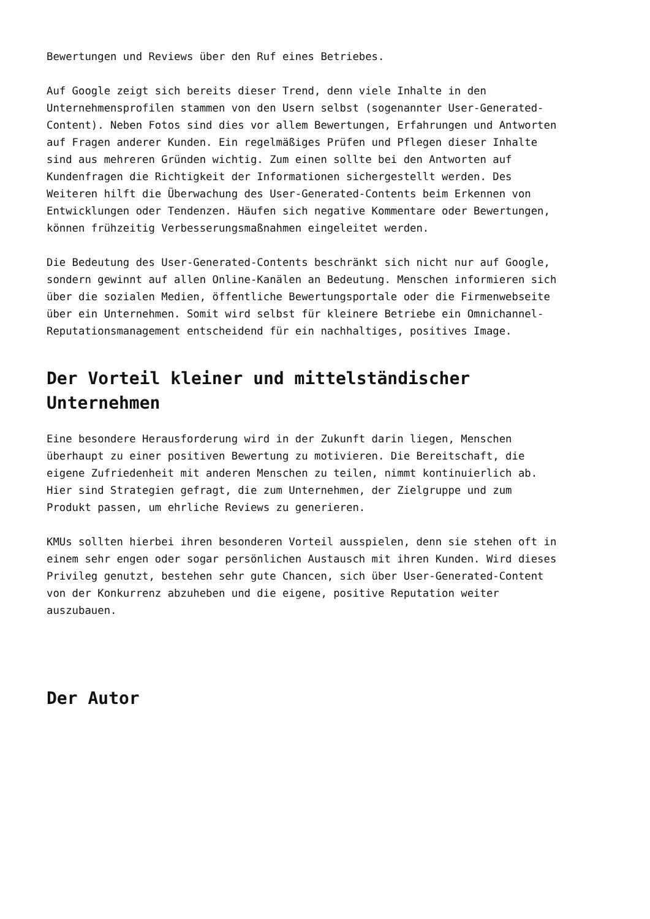Bewertungen und Reviews über den Ruf eines Betriebes.
Auf Google zeigt sich bereits dieser Trend, denn viele Inhalte in den
Unternehmensprofilen stammen von den Usern selbst (sogenannter User-Generated-
Content). Neben Fotos sind dies vor allem Bewertungen, Erfahrungen und Antworten
auf Fragen anderer Kunden. Ein regelmäßiges Prüfen und Pflegen dieser Inhalte
sind aus mehreren Gründen wichtig. Zum einen sollte bei den Antworten auf
Kundenfragen die Richtigkeit der Informationen sichergestellt werden. Des
Weiteren hilft die Überwachung des User-Generated-Contents beim Erkennen von
Entwicklungen oder Tendenzen. Häufen sich negative Kommentare oder Bewertungen,
können frühzeitig Verbesserungsmaßnahmen eingeleitet werden.
Die Bedeutung des User-Generated-Contents beschränkt sich nicht nur auf Google,
sondern gewinnt auf allen Online-Kanälen an Bedeutung. Menschen informieren sich
über die sozialen Medien, öffentliche Bewertungsportale oder die Firmenwebseite
über ein Unternehmen. Somit wird selbst für kleinere Betriebe ein Omnichannel-
Reputationsmanagement entscheidend für ein nachhaltiges, positives Image.
Der Vorteil kleiner und mittelständischer
Unternehmen
Eine besondere Herausforderung wird in der Zukunft darin liegen, Menschen
überhaupt zu einer positiven Bewertung zu motivieren. Die Bereitschaft, die
eigene Zufriedenheit mit anderen Menschen zu teilen, nimmt kontinuierlich ab.
Hier sind Strategien gefragt, die zum Unternehmen, der Zielgruppe und zum
Produkt passen, um ehrliche Reviews zu generieren.
KMUs sollten hierbei ihren besonderen Vorteil ausspielen, denn sie stehen oft in
einem sehr engen oder sogar persönlichen Austausch mit ihren Kunden. Wird dieses
Privileg genutzt, bestehen sehr gute Chancen, sich über User-Generated-Content
von der Konkurrenz abzuheben und die eigene, positive Reputation weiter
auszubauen.
Der Autor